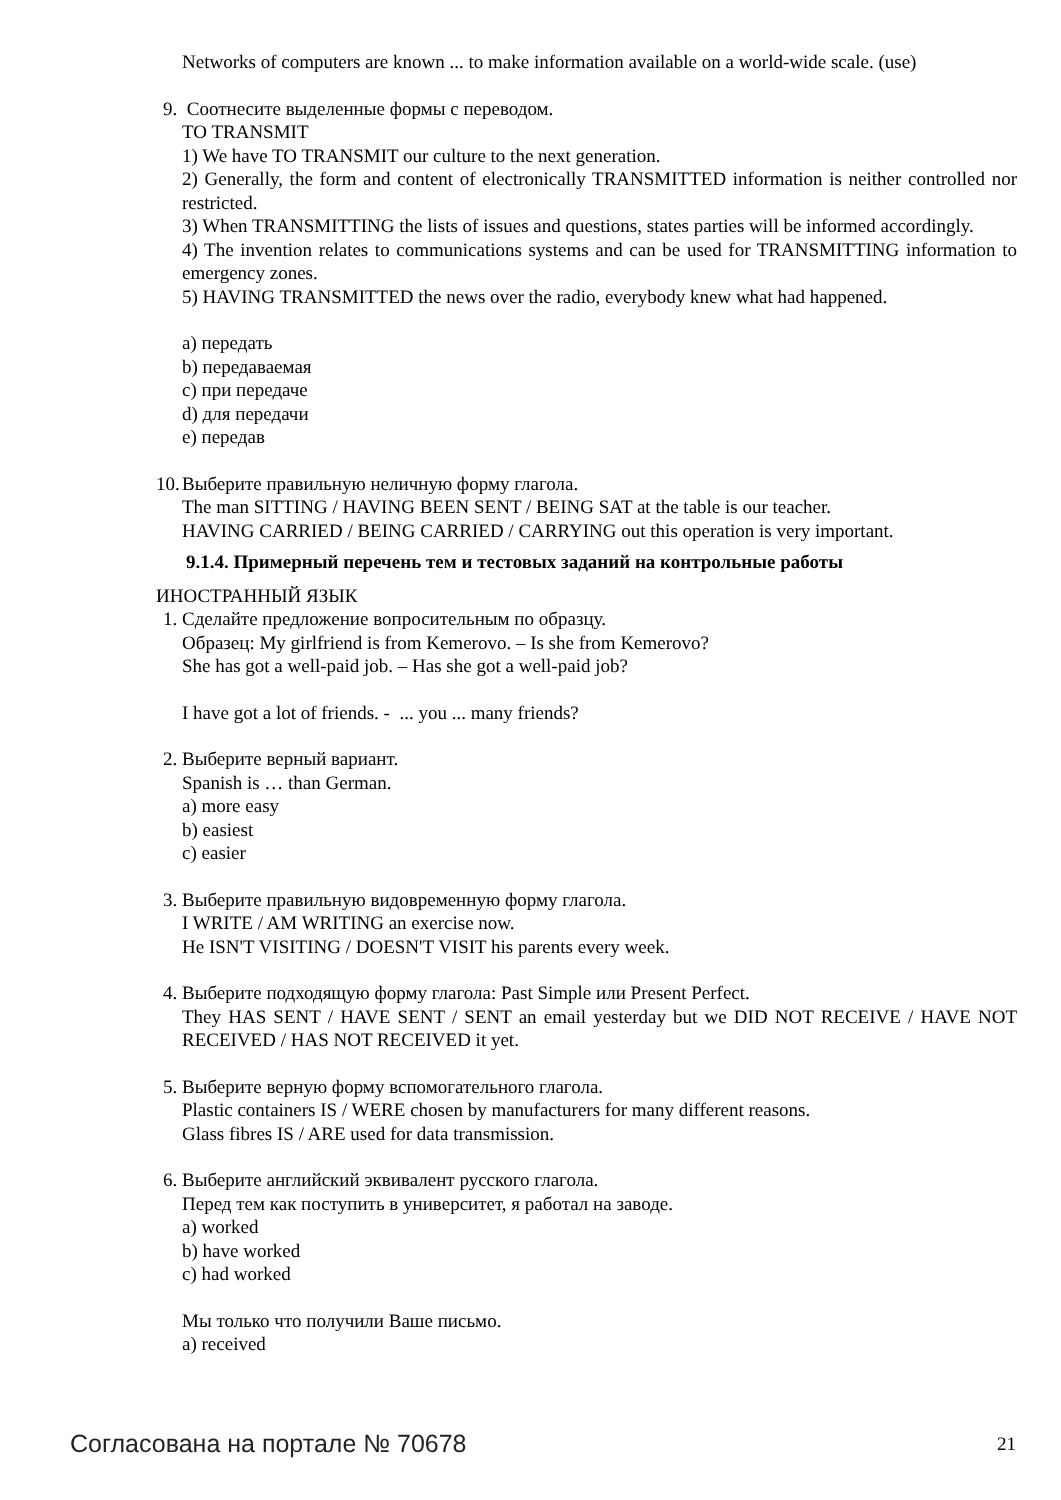Networks of computers are known ... to make information available on a world-wide scale. (use)
9. Соотнесите выделенные формы с переводом.
TO TRANSMIT
1) We have TO TRANSMIT our culture to the next generation.
2) Generally, the form and content of electronically TRANSMITTED information is neither controlled nor restricted.
3) When TRANSMITTING the lists of issues and questions, states parties will be informed accordingly.
4) The invention relates to communications systems and can be used for TRANSMITTING information to emergency zones.
5) HAVING TRANSMITTED the news over the radio, everybody knew what had happened.
a) передать
b) передаваемая
c) при передаче
d) для передачи
e) передав
10.
Выберите правильную неличную форму глагола.
The man SITTING / HAVING BEEN SENT / BEING SAT at the table is our teacher.
HAVING CARRIED / BEING CARRIED / CARRYING out this operation is very important.
9.1.4. Примерный перечень тем и тестовых заданий на контрольные работы
ИНОСТРАННЫЙ ЯЗЫК
1. Сделайте предложение вопросительным по образцу.
Образец: My girlfriend is from Kemerovo. – Is she from Kemerovo?
She has got a well-paid job. – Has she got a well-paid job?
I have got a lot of friends. - ... you ... many friends?
2. Выберите верный вариант.
Spanish is … than German.
a) more easy
b) easiest
c) easier
3. Выберите правильную видовременную форму глагола.
I WRITE / AM WRITING an exercise now.
He ISN'T VISITING / DOESN'T VISIT his parents every week.
4. Выберите подходящую форму глагола: Past Simple или Present Perfect.
They HAS SENT / HAVE SENT / SENT an email yesterday but we DID NOT RECEIVE / HAVE NOT RECEIVED / HAS NOT RECEIVED it yet.
5. Выберите верную форму вспомогательного глагола.
Plastic containers IS / WERE chosen by manufacturers for many different reasons.
Glass fibres IS / ARE used for data transmission.
6. Выберите английский эквивалент русского глагола.
Перед тем как поступить в университет, я работал на заводе.
a) worked
b) have worked
c) had worked
Мы только что получили Ваше письмо.
a) received
Согласована на портале № 70678 21